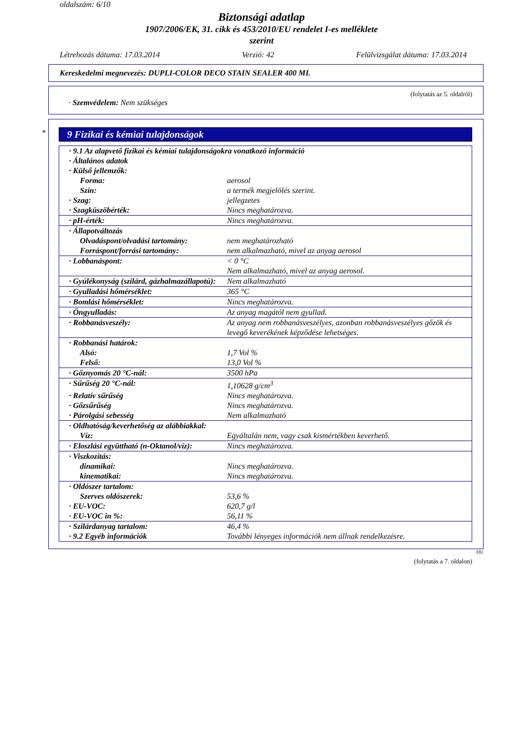oldalszám: 6/10
Biztonsági adatlap
1907/2006/EK, 31. cikk és 453/2010/EU rendelet I-es melléklete
szerint
Létrehozás dátuma: 17.03.2014 Verzió: 42 Felülvizsgálat dátuma: 17.03.2014
Kereskedelmi megnevezés: DUPLI-COLOR DECO STAIN SEALER 400 ML
(folytatás az 5. oldalról)
· Szemvédelem: Nem szükséges
*
9 Fizikai és kémiai tulajdonságok
| · 9.1 Az alapvető fizikai és kémiai tulajdonságokra vonatkozó információ | |
| · Általános adatok | |
| · Külső jellemzők: | |
| Forma: | aerosol |
| Szín: | a termék megjelölés szerint. |
| · Szag: | jellegzetes |
| · Szagküszöbérték: | Nincs meghatározva. |
| · pH-érték: | Nincs meghatározva. |
| · Állapotváltozás | |
| Olvadáspont/olvadási tartomány: | nem meghatározható |
| Forráspont/forrási tartomány: | nem alkalmazható, mivel az anyag aerosol |
| · Lobbanáspont: | < 0 °C Nem alkalmazható, mivel az anyag aerosol. |
| · Gyúlékonyság (szilárd, gázhalmazállapotú): | Nem alkalmazható |
| · Gyulladási hőmérséklet: | 365 °C |
| · Bomlási hőmérséklet: | Nincs meghatározva. |
| · Öngyulladás: | Az anyag magától nem gyullad. |
| · Robbanásveszély: | Az anyag nem robbanásveszélyes, azonban robbanásveszélyes gőzök és levegő keverékének képződése lehetséges. |
| · Robbanási határok: | |
| Alsó: | 1,7 Vol % |
| Felső: | 13,0 Vol % |
| · Gőznyomás 20 °C-nál: | 3500 hPa |
| · Sűrűség 20 °C-nál: | 1,10628 g/cm<sup>3</sup> |
| · Relatív sűrűség | Nincs meghatározva. |
| · Gőzsűrűség | Nincs meghatározva. |
| · Párolgási sebesség | Nem alkalmazható |
| · Oldhatóság/keverhetőség az alábbiakkal: | |
| Víz: | Egyáltalán nem, vagy csak kismértékben keverhető. |
| · Eloszlási együttható (n-Oktanol/víz): | Nincs meghatározva. |
| · Viszkozitás: | |
| dinamikai: | Nincs meghatározva. |
| kinematikai: | Nincs meghatározva. |
| · Oldószer tartalom: | |
| Szerves oldószerek: | 53,6 % |
| · EU-VOC: | 620,7 g/l |
| · EU-VOC in %: | 56,11 % |
| · Szilárdanyag tartalom: | 46,4 % |
| · 9.2 Egyéb információk | További lényeges információk nem állnak rendelkezésre. |
HU
(folytatás a 7. oldalon)